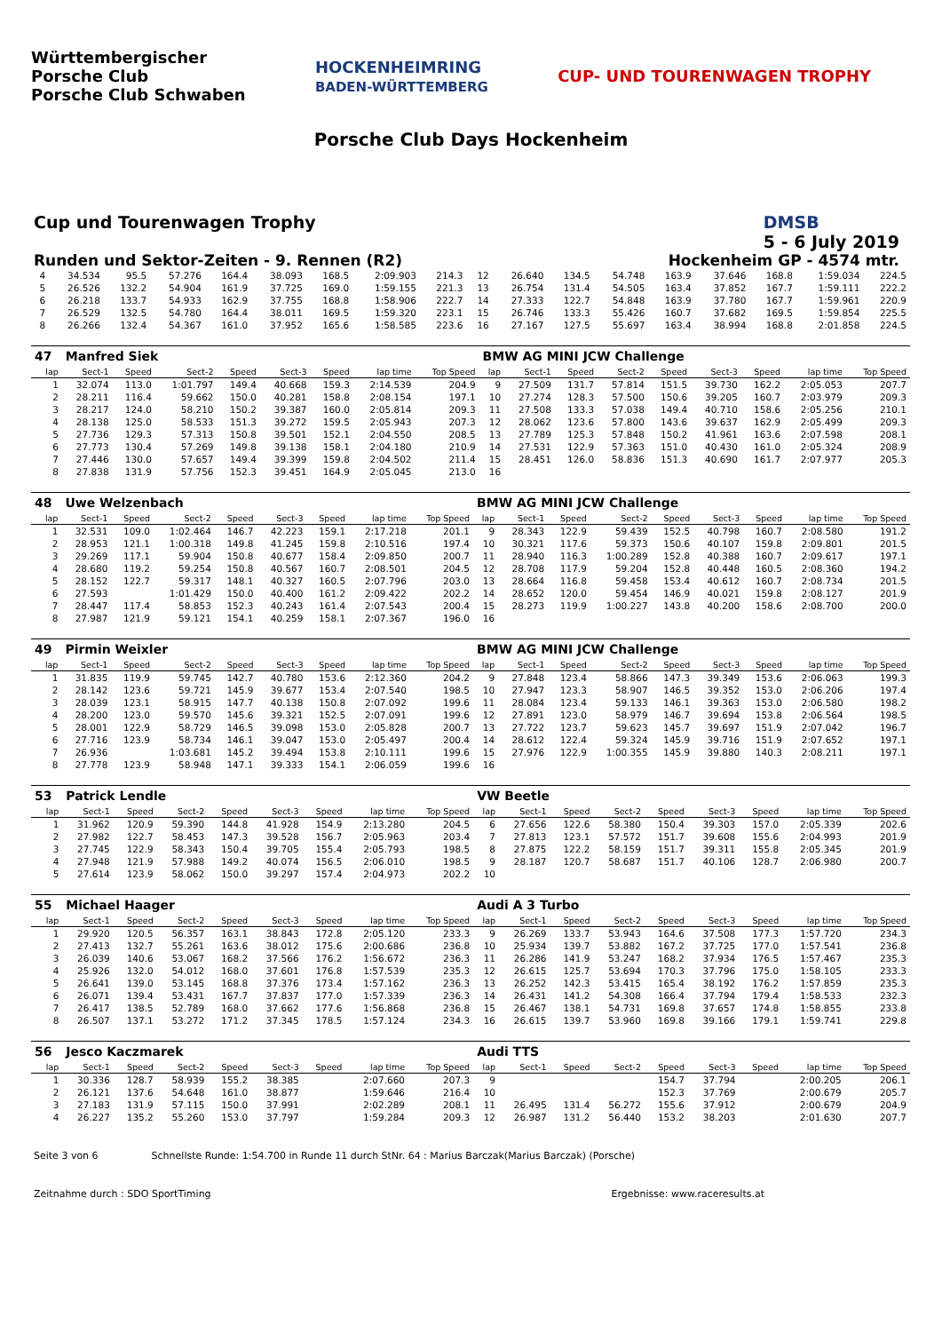Württembergischer
Porsche Club
Porsche Club Schwaben
HOCKENHEIMRING
BADEN-WÜRTTEMBERG
CUP- UND TOURENWAGEN TROPHY
Porsche Club Days Hockenheim
Cup und Tourenwagen Trophy DMSB
5 - 6 July 2019
Runden und Sektor-Zeiten - 9. Rennen (R2) Hockenheim GP - 4574 mtr.
| 4 | 34.534 | 95.5 | 57.276 | 164.4 | 38.093 | 168.5 | 2:09.903 | 214.3 | 12 | 26.640 | 134.5 | 54.748 | 163.9 | 37.646 | 168.8 | 1:59.034 | 224.5 |
| 5 | 26.526 | 132.2 | 54.904 | 161.9 | 37.725 | 169.0 | 1:59.155 | 221.3 | 13 | 26.754 | 131.4 | 54.505 | 163.4 | 37.852 | 167.7 | 1:59.111 | 222.2 |
| 6 | 26.218 | 133.7 | 54.933 | 162.9 | 37.755 | 168.8 | 1:58.906 | 222.7 | 14 | 27.333 | 122.7 | 54.848 | 163.9 | 37.780 | 167.7 | 1:59.961 | 220.9 |
| 7 | 26.529 | 132.5 | 54.780 | 164.4 | 38.011 | 169.5 | 1:59.320 | 223.1 | 15 | 26.746 | 133.3 | 55.426 | 160.7 | 37.682 | 169.5 | 1:59.854 | 225.5 |
| 8 | 26.266 | 132.4 | 54.367 | 161.0 | 37.952 | 165.6 | 1:58.585 | 223.6 | 16 | 27.167 | 127.5 | 55.697 | 163.4 | 38.994 | 168.8 | 2:01.858 | 224.5 |
| 47 | Manfred Siek | | | | | | | | BMW AG MINI JCW Challenge | | | | | | | | |
| lap | Sect-1 | Speed | Sect-2 | Speed | Sect-3 | Speed | lap time | Top Speed | lap | Sect-1 | Speed | Sect-2 | Speed | Sect-3 | Speed | lap time | Top Speed |
| 1 | 32.074 | 113.0 | 1:01.797 | 149.4 | 40.668 | 159.3 | 2:14.539 | 204.9 | 9 | 27.509 | 131.7 | 57.814 | 151.5 | 39.730 | 162.2 | 2:05.053 | 207.7 |
| 2 | 28.211 | 116.4 | 59.662 | 150.0 | 40.281 | 158.8 | 2:08.154 | 197.1 | 10 | 27.274 | 128.3 | 57.500 | 150.6 | 39.205 | 160.7 | 2:03.979 | 209.3 |
| 3 | 28.217 | 124.0 | 58.210 | 150.2 | 39.387 | 160.0 | 2:05.814 | 209.3 | 11 | 27.508 | 133.3 | 57.038 | 149.4 | 40.710 | 158.6 | 2:05.256 | 210.1 |
| 4 | 28.138 | 125.0 | 58.533 | 151.3 | 39.272 | 159.5 | 2:05.943 | 207.3 | 12 | 28.062 | 123.6 | 57.800 | 143.6 | 39.637 | 162.9 | 2:05.499 | 209.3 |
| 5 | 27.736 | 129.3 | 57.313 | 150.8 | 39.501 | 152.1 | 2:04.550 | 208.5 | 13 | 27.789 | 125.3 | 57.848 | 150.2 | 41.961 | 163.6 | 2:07.598 | 208.1 |
| 6 | 27.773 | 130.4 | 57.269 | 149.8 | 39.138 | 158.1 | 2:04.180 | 210.9 | 14 | 27.531 | 122.9 | 57.363 | 151.0 | 40.430 | 161.0 | 2:05.324 | 208.9 |
| 7 | 27.446 | 130.0 | 57.657 | 149.4 | 39.399 | 159.8 | 2:04.502 | 211.4 | 15 | 28.451 | 126.0 | 58.836 | 151.3 | 40.690 | 161.7 | 2:07.977 | 205.3 |
| 8 | 27.838 | 131.9 | 57.756 | 152.3 | 39.451 | 164.9 | 2:05.045 | 213.0 | 16 | | | | | | | | |
| 48 | Uwe Welzenbach | | | | | | | | BMW AG MINI JCW Challenge | | | | | | | | |
| lap | Sect-1 | Speed | Sect-2 | Speed | Sect-3 | Speed | lap time | Top Speed | lap | Sect-1 | Speed | Sect-2 | Speed | Sect-3 | Speed | lap time | Top Speed |
| 1 | 32.531 | 109.0 | 1:02.464 | 146.7 | 42.223 | 159.1 | 2:17.218 | 201.1 | 9 | 28.343 | 122.9 | 59.439 | 152.5 | 40.798 | 160.7 | 2:08.580 | 191.2 |
| 2 | 28.953 | 121.1 | 1:00.318 | 149.8 | 41.245 | 159.8 | 2:10.516 | 197.4 | 10 | 30.321 | 117.6 | 59.373 | 150.6 | 40.107 | 159.8 | 2:09.801 | 201.5 |
| 3 | 29.269 | 117.1 | 59.904 | 150.8 | 40.677 | 158.4 | 2:09.850 | 200.7 | 11 | 28.940 | 116.3 | 1:00.289 | 152.8 | 40.388 | 160.7 | 2:09.617 | 197.1 |
| 4 | 28.680 | 119.2 | 59.254 | 150.8 | 40.567 | 160.7 | 2:08.501 | 204.5 | 12 | 28.708 | 117.9 | 59.204 | 152.8 | 40.448 | 160.5 | 2:08.360 | 194.2 |
| 5 | 28.152 | 122.7 | 59.317 | 148.1 | 40.327 | 160.5 | 2:07.796 | 203.0 | 13 | 28.664 | 116.8 | 59.458 | 153.4 | 40.612 | 160.7 | 2:08.734 | 201.5 |
| 6 | 27.593 | | 1:01.429 | 150.0 | 40.400 | 161.2 | 2:09.422 | 202.2 | 14 | 28.652 | 120.0 | 59.454 | 146.9 | 40.021 | 159.8 | 2:08.127 | 201.9 |
| 7 | 28.447 | 117.4 | 58.853 | 152.3 | 40.243 | 161.4 | 2:07.543 | 200.4 | 15 | 28.273 | 119.9 | 1:00.227 | 143.8 | 40.200 | 158.6 | 2:08.700 | 200.0 |
| 8 | 27.987 | 121.9 | 59.121 | 154.1 | 40.259 | 158.1 | 2:07.367 | 196.0 | 16 | | | | | | | | |
| 49 | Pirmin Weixler | | | | | | | | BMW AG MINI JCW Challenge | | | | | | | | |
| lap | Sect-1 | Speed | Sect-2 | Speed | Sect-3 | Speed | lap time | Top Speed | lap | Sect-1 | Speed | Sect-2 | Speed | Sect-3 | Speed | lap time | Top Speed |
| 1 | 31.835 | 119.9 | 59.745 | 142.7 | 40.780 | 153.6 | 2:12.360 | 204.2 | 9 | 27.848 | 123.4 | 58.866 | 147.3 | 39.349 | 153.6 | 2:06.063 | 199.3 |
| 2 | 28.142 | 123.6 | 59.721 | 145.9 | 39.677 | 153.4 | 2:07.540 | 198.5 | 10 | 27.947 | 123.3 | 58.907 | 146.5 | 39.352 | 153.0 | 2:06.206 | 197.4 |
| 3 | 28.039 | 123.1 | 58.915 | 147.7 | 40.138 | 150.8 | 2:07.092 | 199.6 | 11 | 28.084 | 123.4 | 59.133 | 146.1 | 39.363 | 153.0 | 2:06.580 | 198.2 |
| 4 | 28.200 | 123.0 | 59.570 | 145.6 | 39.321 | 152.5 | 2:07.091 | 199.6 | 12 | 27.891 | 123.0 | 58.979 | 146.7 | 39.694 | 153.8 | 2:06.564 | 198.5 |
| 5 | 28.001 | 122.9 | 58.729 | 146.5 | 39.098 | 153.0 | 2:05.828 | 200.7 | 13 | 27.722 | 123.7 | 59.623 | 145.7 | 39.697 | 151.9 | 2:07.042 | 196.7 |
| 6 | 27.716 | 123.9 | 58.734 | 146.1 | 39.047 | 153.0 | 2:05.497 | 200.4 | 14 | 28.612 | 122.4 | 59.324 | 145.9 | 39.716 | 151.9 | 2:07.652 | 197.1 |
| 7 | 26.936 | | 1:03.681 | 145.2 | 39.494 | 153.8 | 2:10.111 | 199.6 | 15 | 27.976 | 122.9 | 1:00.355 | 145.9 | 39.880 | 140.3 | 2:08.211 | 197.1 |
| 8 | 27.778 | 123.9 | 58.948 | 147.1 | 39.333 | 154.1 | 2:06.059 | 199.6 | 16 | | | | | | | | |
| 53 | Patrick Lendle | | | | | | | | VW Beetle | | | | | | | | |
| lap | Sect-1 | Speed | Sect-2 | Speed | Sect-3 | Speed | lap time | Top Speed | lap | Sect-1 | Speed | Sect-2 | Speed | Sect-3 | Speed | lap time | Top Speed |
| 1 | 31.962 | 120.9 | 59.390 | 144.8 | 41.928 | 154.9 | 2:13.280 | 204.5 | 6 | 27.656 | 122.6 | 58.380 | 150.4 | 39.303 | 157.0 | 2:05.339 | 202.6 |
| 2 | 27.982 | 122.7 | 58.453 | 147.3 | 39.528 | 156.7 | 2:05.963 | 203.4 | 7 | 27.813 | 123.1 | 57.572 | 151.7 | 39.608 | 155.6 | 2:04.993 | 201.9 |
| 3 | 27.745 | 122.9 | 58.343 | 150.4 | 39.705 | 155.4 | 2:05.793 | 198.5 | 8 | 27.875 | 122.2 | 58.159 | 151.7 | 39.311 | 155.8 | 2:05.345 | 201.9 |
| 4 | 27.948 | 121.9 | 57.988 | 149.2 | 40.074 | 156.5 | 2:06.010 | 198.5 | 9 | 28.187 | 120.7 | 58.687 | 151.7 | 40.106 | 128.7 | 2:06.980 | 200.7 |
| 5 | 27.614 | 123.9 | 58.062 | 150.0 | 39.297 | 157.4 | 2:04.973 | 202.2 | 10 | | | | | | | | |
| 55 | Michael Haager | | | | | | | | Audi A 3 Turbo | | | | | | | | |
| lap | Sect-1 | Speed | Sect-2 | Speed | Sect-3 | Speed | lap time | Top Speed | lap | Sect-1 | Speed | Sect-2 | Speed | Sect-3 | Speed | lap time | Top Speed |
| 1 | 29.920 | 120.5 | 56.357 | 163.1 | 38.843 | 172.8 | 2:05.120 | 233.3 | 9 | 26.269 | 133.7 | 53.943 | 164.6 | 37.508 | 177.3 | 1:57.720 | 234.3 |
| 2 | 27.413 | 132.7 | 55.261 | 163.6 | 38.012 | 175.6 | 2:00.686 | 236.8 | 10 | 25.934 | 139.7 | 53.882 | 167.2 | 37.725 | 177.0 | 1:57.541 | 236.8 |
| 3 | 26.039 | 140.6 | 53.067 | 168.2 | 37.566 | 176.2 | 1:56.672 | 236.3 | 11 | 26.286 | 141.9 | 53.247 | 168.2 | 37.934 | 176.5 | 1:57.467 | 235.3 |
| 4 | 25.926 | 132.0 | 54.012 | 168.0 | 37.601 | 176.8 | 1:57.539 | 235.3 | 12 | 26.615 | 125.7 | 53.694 | 170.3 | 37.796 | 175.0 | 1:58.105 | 233.3 |
| 5 | 26.641 | 139.0 | 53.145 | 168.8 | 37.376 | 173.4 | 1:57.162 | 236.3 | 13 | 26.252 | 142.3 | 53.415 | 165.4 | 38.192 | 176.2 | 1:57.859 | 235.3 |
| 6 | 26.071 | 139.4 | 53.431 | 167.7 | 37.837 | 177.0 | 1:57.339 | 236.3 | 14 | 26.431 | 141.2 | 54.308 | 166.4 | 37.794 | 179.4 | 1:58.533 | 232.3 |
| 7 | 26.417 | 138.5 | 52.789 | 168.0 | 37.662 | 177.6 | 1:56.868 | 236.8 | 15 | 26.467 | 138.1 | 54.731 | 169.8 | 37.657 | 174.8 | 1:58.855 | 233.8 |
| 8 | 26.507 | 137.1 | 53.272 | 171.2 | 37.345 | 178.5 | 1:57.124 | 234.3 | 16 | 26.615 | 139.7 | 53.960 | 169.8 | 39.166 | 179.1 | 1:59.741 | 229.8 |
| 56 | Jesco Kaczmarek | | | | | | | | Audi TTS | | | | | | | | |
| lap | Sect-1 | Speed | Sect-2 | Speed | Sect-3 | Speed | lap time | Top Speed | lap | Sect-1 | Speed | Sect-2 | Speed | Sect-3 | Speed | lap time | Top Speed |
| 1 | 30.336 | 128.7 | 58.939 | 155.2 | 38.385 | | 2:07.660 | 207.3 | 9 | | | | 154.7 | 37.794 | | 2:00.205 | 206.1 |
| 2 | 26.121 | 137.6 | 54.648 | 161.0 | 38.877 | | 1:59.646 | 216.4 | 10 | | | | 152.3 | 37.769 | | 2:00.679 | 205.7 |
| 3 | 27.183 | 131.9 | 57.115 | 150.0 | 37.991 | | 2:02.289 | 208.1 | 11 | 26.495 | 131.4 | 56.272 | 155.6 | 37.912 | | 2:00.679 | 204.9 |
| 4 | 26.227 | 135.2 | 55.260 | 153.0 | 37.797 | | 1:59.284 | 209.3 | 12 | 26.987 | 131.2 | 56.440 | 153.2 | 38.203 | | 2:01.630 | 207.7 |
Seite 3 von 6 Schnellste Runde: 1:54.700 in Runde 11 durch StNr. 64 : Marius Barczak(Marius Barczak) (Porsche)
Zeitnahme durch : SDO SportTiming Ergebnisse: www.raceresults.at